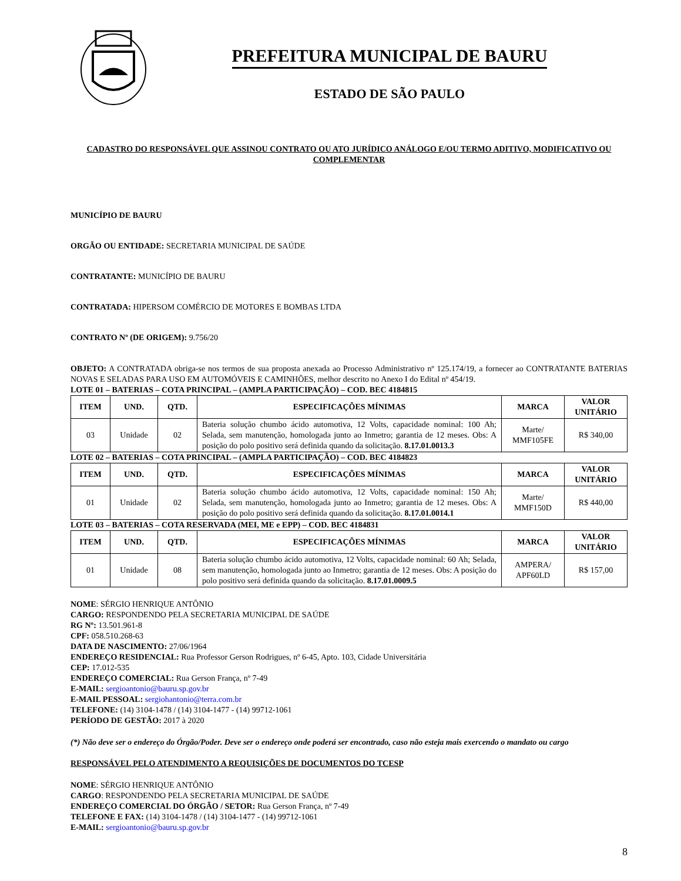PREFEITURA MUNICIPAL DE BAURU
ESTADO DE SÃO PAULO
CADASTRO DO RESPONSÁVEL QUE ASSINOU CONTRATO OU ATO JURÍDICO ANÁLOGO E/OU TERMO ADITIVO, MODIFICATIVO OU COMPLEMENTAR
MUNICÍPIO DE BAURU
ORGÃO OU ENTIDADE: SECRETARIA MUNICIPAL DE SAÚDE
CONTRATANTE: MUNICÍPIO DE BAURU
CONTRATADA: HIPERSOM COMÉRCIO DE MOTORES E BOMBAS LTDA
CONTRATO Nº (DE ORIGEM): 9.756/20
OBJETO: A CONTRATADA obriga-se nos termos de sua proposta anexada ao Processo Administrativo nº 125.174/19, a fornecer ao CONTRATANTE BATERIAS NOVAS E SELADAS PARA USO EM AUTOMÓVEIS E CAMINHÕES, melhor descrito no Anexo I do Edital nº 454/19.
LOTE 01 – BATERIAS – COTA PRINCIPAL – (AMPLA PARTICIPAÇÃO) – COD. BEC 4184815
| ITEM | UND. | QTD. | ESPECIFICAÇÕES MÍNIMAS | MARCA | VALOR UNITÁRIO |
| --- | --- | --- | --- | --- | --- |
| 03 | Unidade | 02 | Bateria solução chumbo ácido automotiva, 12 Volts, capacidade nominal: 100 Ah; Selada, sem manutenção, homologada junto ao Inmetro; garantia de 12 meses. Obs: A posição do polo positivo será definida quando da solicitação. 8.17.01.0013.3 | Marte/ MMF105FE | R$ 340,00 |
LOTE 02 – BATERIAS – COTA PRINCIPAL – (AMPLA PARTICIPAÇÃO) – COD. BEC 4184823
| ITEM | UND. | QTD. | ESPECIFICAÇÕES MÍNIMAS | MARCA | VALOR UNITÁRIO |
| --- | --- | --- | --- | --- | --- |
| 01 | Unidade | 02 | Bateria solução chumbo ácido automotiva, 12 Volts, capacidade nominal: 150 Ah; Selada, sem manutenção, homologada junto ao Inmetro; garantia de 12 meses. Obs: A posição do polo positivo será definida quando da solicitação. 8.17.01.0014.1 | Marte/ MMF150D | R$ 440,00 |
LOTE 03 – BATERIAS – COTA RESERVADA (MEI, ME e EPP) – COD. BEC 4184831
| ITEM | UND. | QTD. | ESPECIFICAÇÕES MÍNIMAS | MARCA | VALOR UNITÁRIO |
| --- | --- | --- | --- | --- | --- |
| 01 | Unidade | 08 | Bateria solução chumbo ácido automotiva, 12 Volts, capacidade nominal: 60 Ah; Selada, sem manutenção, homologada junto ao Inmetro; garantia de 12 meses. Obs: A posição do polo positivo será definida quando da solicitação. 8.17.01.0009.5 | AMPERA/ APF60LD | R$ 157,00 |
NOME: SÉRGIO HENRIQUE ANTÔNIO
CARGO: RESPONDENDO PELA SECRETARIA MUNICIPAL DE SAÚDE
RG Nº: 13.501.961-8
CPF: 058.510.268-63
DATA DE NASCIMENTO: 27/06/1964
ENDEREÇO RESIDENCIAL: Rua Professor Gerson Rodrigues, nº 6-45, Apto. 103, Cidade Universitária
CEP: 17.012-535
ENDEREÇO COMERCIAL: Rua Gerson França, nº 7-49
E-MAIL: sergioantonio@bauru.sp.gov.br
E-MAIL PESSOAL: sergiohantonio@terra.com.br
TELEFONE: (14) 3104-1478 / (14) 3104-1477 - (14) 99712-1061
PERÍODO DE GESTÃO: 2017 à 2020
(*) Não deve ser o endereço do Órgão/Poder. Deve ser o endereço onde poderá ser encontrado, caso não esteja mais exercendo o mandato ou cargo
RESPONSÁVEL PELO ATENDIMENTO A REQUISIÇÕES DE DOCUMENTOS DO TCESP
NOME: SÉRGIO HENRIQUE ANTÔNIO
CARGO: RESPONDENDO PELA SECRETARIA MUNICIPAL DE SAÚDE
ENDEREÇO COMERCIAL DO ÓRGÃO / SETOR: Rua Gerson França, nº 7-49
TELEFONE E FAX: (14) 3104-1478 / (14) 3104-1477 - (14) 99712-1061
E-MAIL: sergioantonio@bauru.sp.gov.br
8